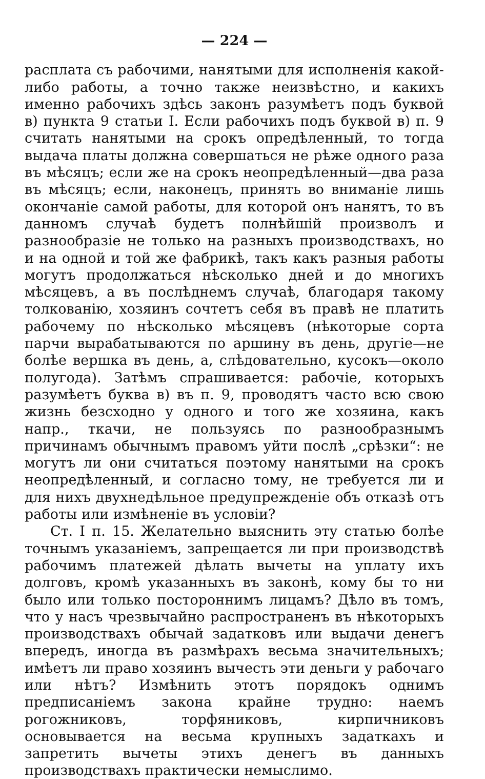— 224 —
расплата съ рабочими, нанятыми для исполненія какой-либо работы, а точно также неизвѣстно, и какихъ именно рабочихъ здѣсь законъ разумѣетъ подъ буквой в) пункта 9 статьи I. Если рабочихъ подъ буквой в) п. 9 считать нанятыми на срокъ опредѣленный, то тогда выдача платы должна совершаться не рѣже одного раза въ мѣсяцъ; если же на срокъ неопредѣленный—два раза въ мѣсяцъ; если, наконецъ, принять во вниманіе лишь окончаніе самой работы, для которой онъ нанятъ, то въ данномъ случаѣ будетъ полнѣйшій произволъ и разнообразіе не только на разныхъ производствахъ, но и на одной и той же фабрикѣ, такъ какъ разныя работы могутъ продолжаться нѣсколько дней и до многихъ мѣсяцевъ, а въ послѣднемъ случаѣ, благодаря такому толкованію, хозяинъ сочтетъ себя въ правѣ не платить рабочему по нѣсколько мѣсяцевъ (нѣкоторые сорта парчи вырабатываются по аршину въ день, другіе—не болѣе вершка въ день, а, слѣдовательно, кусокъ—около полугода). Затѣмъ спрашивается: рабочіе, которыхъ разумѣетъ буква в) въ п. 9, проводятъ часто всю свою жизнь безсходно у одного и того же хозяина, какъ напр., ткачи, не пользуясь по разнообразнымъ причинамъ обычнымъ правомъ уйти послѣ „срѣзки“: не могутъ ли они считаться поэтому нанятыми на срокъ неопредѣленный, и согласно тому, не требуется ли и для нихъ двухнедѣльное предупрежденіе объ отказѣ отъ работы или измѣненіе въ условіи?
Ст. I п. 15. Желательно выяснить эту статью болѣе точнымъ указаніемъ, запрещается ли при производствѣ рабочимъ платежей дѣлать вычеты на уплату ихъ долговъ, кромѣ указанныхъ въ законѣ, кому бы то ни было или только постороннимъ лицамъ? Дѣло въ томъ, что у насъ чрезвычайно распространенъ въ нѣкоторыхъ производствахъ обычай задатковъ или выдачи денегъ впередъ, иногда въ размѣрахъ весьма значительныхъ; имѣетъ ли право хозяинъ вычесть эти деньги у рабочаго или нѣтъ? Измѣнить этотъ порядокъ однимъ предписаніемъ закона крайне трудно: наемъ рогожниковъ, торфяниковъ, кирпичниковъ основывается на весьма крупныхъ задаткахъ и запретить вычеты этихъ денегъ въ данныхъ производствахъ практически немыслимо.